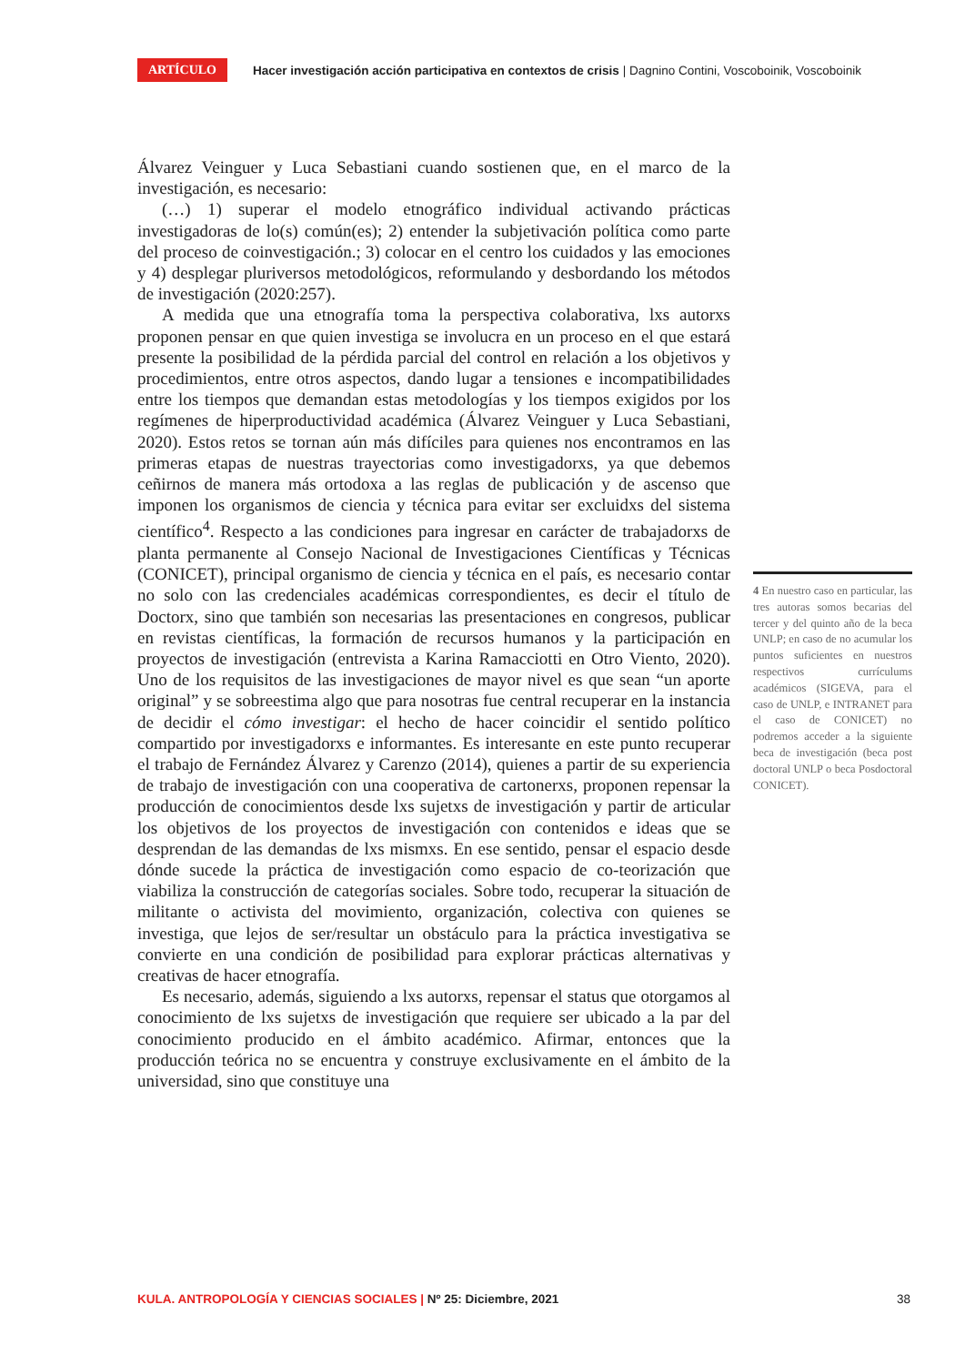ARTÍCULO Hacer investigación acción participativa en contextos de crisis | Dagnino Contini, Voscoboinik, Voscoboinik
Álvarez Veinguer y Luca Sebastiani cuando sostienen que, en el marco de la investigación, es necesario:
(…) 1) superar el modelo etnográfico individual activando prácticas investigadoras de lo(s) común(es); 2) entender la subjetivación política como parte del proceso de coinvestigación.; 3) colocar en el centro los cuidados y las emociones y 4) desplegar pluriversos metodológicos, reformulando y desbordando los métodos de investigación (2020:257).
A medida que una etnografía toma la perspectiva colaborativa, lxs autorxs proponen pensar en que quien investiga se involucra en un proceso en el que estará presente la posibilidad de la pérdida parcial del control en relación a los objetivos y procedimientos, entre otros aspectos, dando lugar a tensiones e incompatibilidades entre los tiempos que demandan estas metodologías y los tiempos exigidos por los regímenes de hiperproductividad académica (Álvarez Veinguer y Luca Sebastiani, 2020). Estos retos se tornan aún más difíciles para quienes nos encontramos en las primeras etapas de nuestras trayectorias como investigadorxs, ya que debemos ceñirnos de manera más ortodoxa a las reglas de publicación y de ascenso que imponen los organismos de ciencia y técnica para evitar ser excluidxs del sistema científico<sup>4</sup>. Respecto a las condiciones para ingresar en carácter de trabajadorxs de planta permanente al Consejo Nacional de Investigaciones Científicas y Técnicas (CONICET), principal organismo de ciencia y técnica en el país, es necesario contar no solo con las credenciales académicas correspondientes, es decir el título de Doctorx, sino que también son necesarias las presentaciones en congresos, publicar en revistas científicas, la formación de recursos humanos y la participación en proyectos de investigación (entrevista a Karina Ramacciotti en Otro Viento, 2020). Uno de los requisitos de las investigaciones de mayor nivel es que sean “un aporte original” y se sobreestima algo que para nosotras fue central recuperar en la instancia de decidir el cómo investigar: el hecho de hacer coincidir el sentido político compartido por investigadorxs e informantes. Es interesante en este punto recuperar el trabajo de Fernández Álvarez y Carenzo (2014), quienes a partir de su experiencia de trabajo de investigación con una cooperativa de cartonerxs, proponen repensar la producción de conocimientos desde lxs sujetxs de investigación y partir de articular los objetivos de los proyectos de investigación con contenidos e ideas que se desprendan de las demandas de lxs mismxs. En ese sentido, pensar el espacio desde dónde sucede la práctica de investigación como espacio de co-teorización que viabiliza la construcción de categorías sociales. Sobre todo, recuperar la situación de militante o activista del movimiento, organización, colectiva con quienes se investiga, que lejos de ser/resultar un obstáculo para la práctica investigativa se convierte en una condición de posibilidad para explorar prácticas alternativas y creativas de hacer etnografía.
Es necesario, además, siguiendo a lxs autorxs, repensar el status que otorgamos al conocimiento de lxs sujetxs de investigación que requiere ser ubicado a la par del conocimiento producido en el ámbito académico. Afirmar, entonces que la producción teórica no se encuentra y construye exclusivamente en el ámbito de la universidad, sino que constituye una
4 En nuestro caso en particular, las tres autoras somos becarias del tercer y del quinto año de la beca UNLP; en caso de no acumular los puntos suficientes en nuestros respectivos currículums académicos (SIGEVA, para el caso de UNLP, e INTRANET para el caso de CONICET) no podremos acceder a la siguiente beca de investigación (beca post doctoral UNLP o beca Posdoctoral CONICET).
KULA. ANTROPOLOGÍA Y CIENCIAS SOCIALES | Nº 25: Diciembre, 2021 38